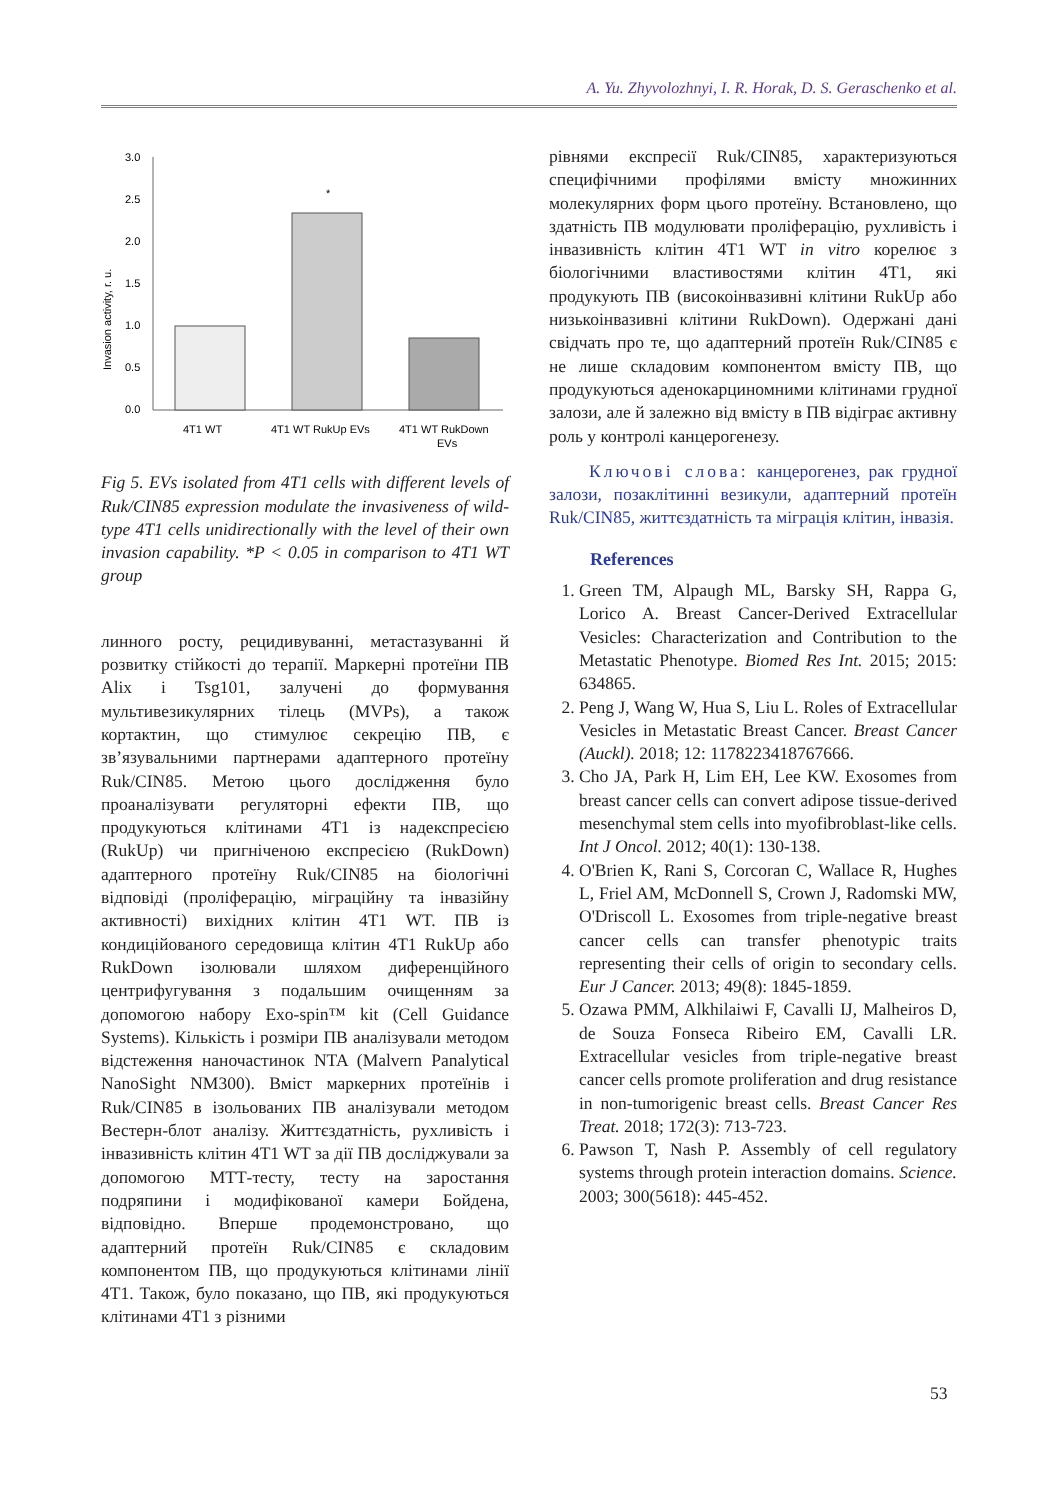A. Yu. Zhyvolozhnyi, I. R. Horak, D. S. Geraschenko et al.
Invasion activity, r. u.
3.0
2.5
2.0
1.5
1.0
0.5
0.0
*
4T1 WT
4T1 WT RukUp EVs
4T1 WT RukDown
EVs
Fig 5. EVs isolated from 4T1 cells with different levels of Ruk/CIN85 expression modulate the invasiveness of wild-type 4T1 cells unidirectionally with the level of their own invasion capability. *P < 0.05 in comparison to 4T1 WT group
линного росту, рецидивуванні, метастазуванні й розвитку стійкості до терапії. Маркерні протеїни ПВ Alix і Tsg101, залучені до формування мультивезикулярних тілець (MVPs), а також кортактин, що стимулює секрецію ПВ, є зв’язувальними партнерами адаптерного протеїну Ruk/CIN85. Метою цього дослідження було проаналізувати регуляторні ефекти ПВ, що продукуються клітинами 4T1 із надекспресією (RukUp) чи пригніченою експресією (RukDown) адаптерного протеїну Ruk/CIN85 на біологічні відповіді (проліферацію, міграційну та інвазійну активності) вихідних клітин 4T1 WT. ПВ із кондиційованого середовища клітин 4T1 RukUp або RukDown ізолювали шляхом диференційного центрифугування з подальшим очищенням за допомогою набору Exo-spin™ kit (Cell Guidance Systems). Кількість і розміри ПВ аналізували методом відстеження наночастинок NTA (Malvern Panalytical NanoSight NM300). Вміст маркерних протеїнів і Ruk/CIN85 в ізольованих ПВ аналізували методом Вестерн-блот аналізу. Життєздатність, рухливість і інвазивність клітин 4T1 WT за дії ПВ досліджували за допомогою МТТ-тесту, тесту на заростання подряпини і модифікованої камери Бойдена, відповідно. Вперше продемонстровано, що адаптерний протеїн Ruk/CIN85 є складовим компонентом ПВ, що продукуються клітинами лінії 4T1. Також, було показано, що ПВ, які продукуються клітинами 4T1 з різними
рівнями експресії Ruk/CIN85, характеризуються специфічними профілями вмісту множинних молекулярних форм цього протеїну. Встановлено, що здатність ПВ модулювати проліферацію, рухливість і інвазивність клітин 4T1 WT in vitro корелює з біологічними властивостями клітин 4T1, які продукують ПВ (високоінвазивні клітини RukUp або низькоінвазивні клітини RukDown). Одержані дані свідчать про те, що адаптерний протеїн Ruk/CIN85 є не лише складовим компонентом вмісту ПВ, що продукуються аденокарциномними клітинами грудної залози, але й залежно від вмісту в ПВ відіграє активну роль у контролі канцерогенезу.
Ключові слова: канцерогенез, рак грудної залози, позаклітинні везикули, адаптерний протеїн Ruk/CIN85, життєздатність та міграція клітин, інвазія.
References
1. Green TM, Alpaugh ML, Barsky SH, Rappa G, Lorico A. Breast Cancer-Derived Extracellular Vesicles: Characterization and Contribution to the Metastatic Phenotype. Biomed Res Int. 2015; 2015: 634865.
2. Peng J, Wang W, Hua S, Liu L. Roles of Extracellular Vesicles in Metastatic Breast Cancer. Breast Cancer (Auckl). 2018; 12: 1178223418767666.
3. Cho JA, Park H, Lim EH, Lee KW. Exosomes from breast cancer cells can convert adipose tissue-derived mesenchymal stem cells into myofibroblast-like cells. Int J Oncol. 2012; 40(1): 130-138.
4. O'Brien K, Rani S, Corcoran C, Wallace R, Hughes L, Friel AM, McDonnell S, Crown J, Radomski MW, O'Driscoll L. Exosomes from triple-negative breast cancer cells can transfer phenotypic traits representing their cells of origin to secondary cells. Eur J Cancer. 2013; 49(8): 1845-1859.
5. Ozawa PMM, Alkhilaiwi F, Cavalli IJ, Malheiros D, de Souza Fonseca Ribeiro EM, Cavalli LR. Extracellular vesicles from triple-negative breast cancer cells promote proliferation and drug resistance in non-tumorigenic breast cells. Breast Cancer Res Treat. 2018; 172(3): 713-723.
6. Pawson T, Nash P. Assembly of cell regulatory systems through protein interaction domains. Science. 2003; 300(5618): 445-452.
53